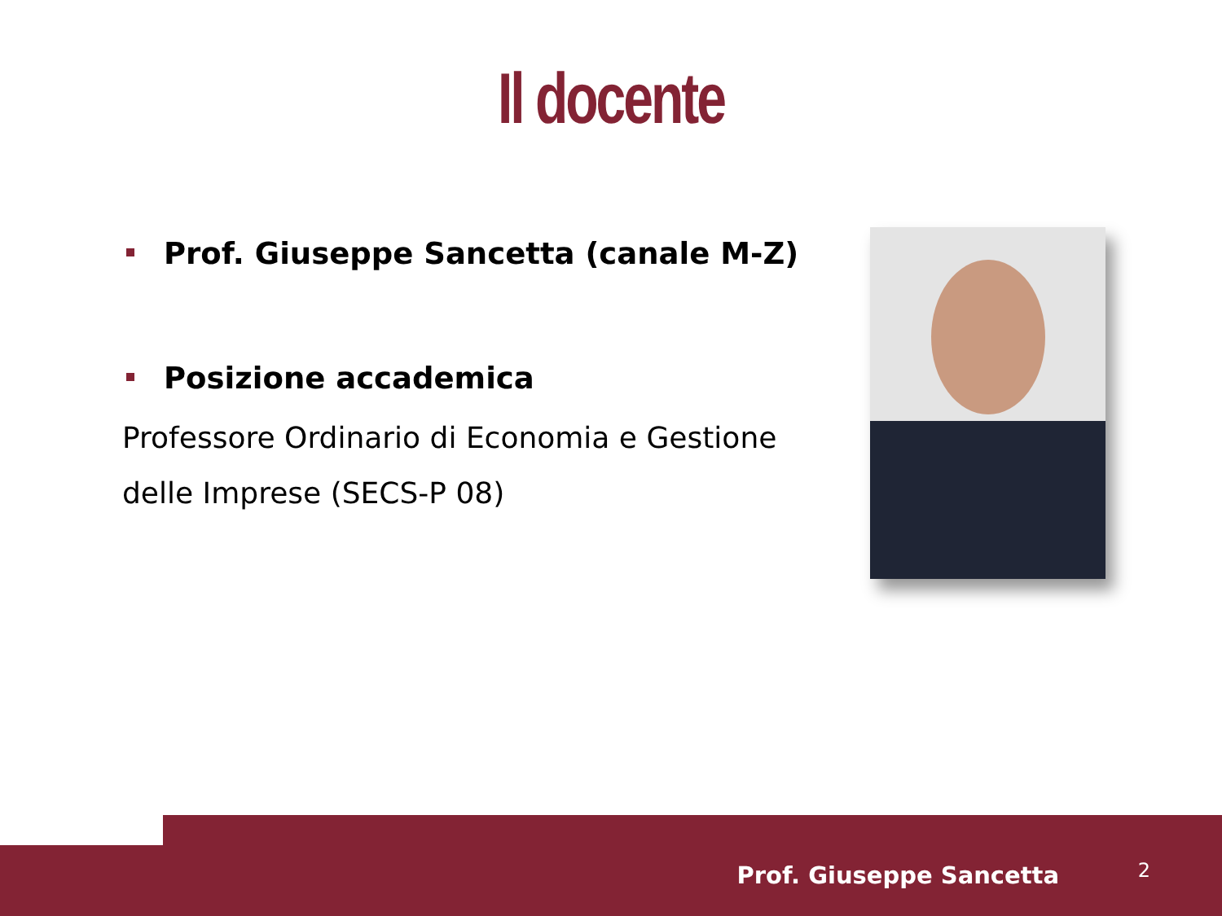Il docente
Prof. Giuseppe Sancetta (canale M-Z)
Posizione accademica
Professore Ordinario di Economia e Gestione delle Imprese (SECS-P 08)
Prof. Giuseppe Sancetta 2